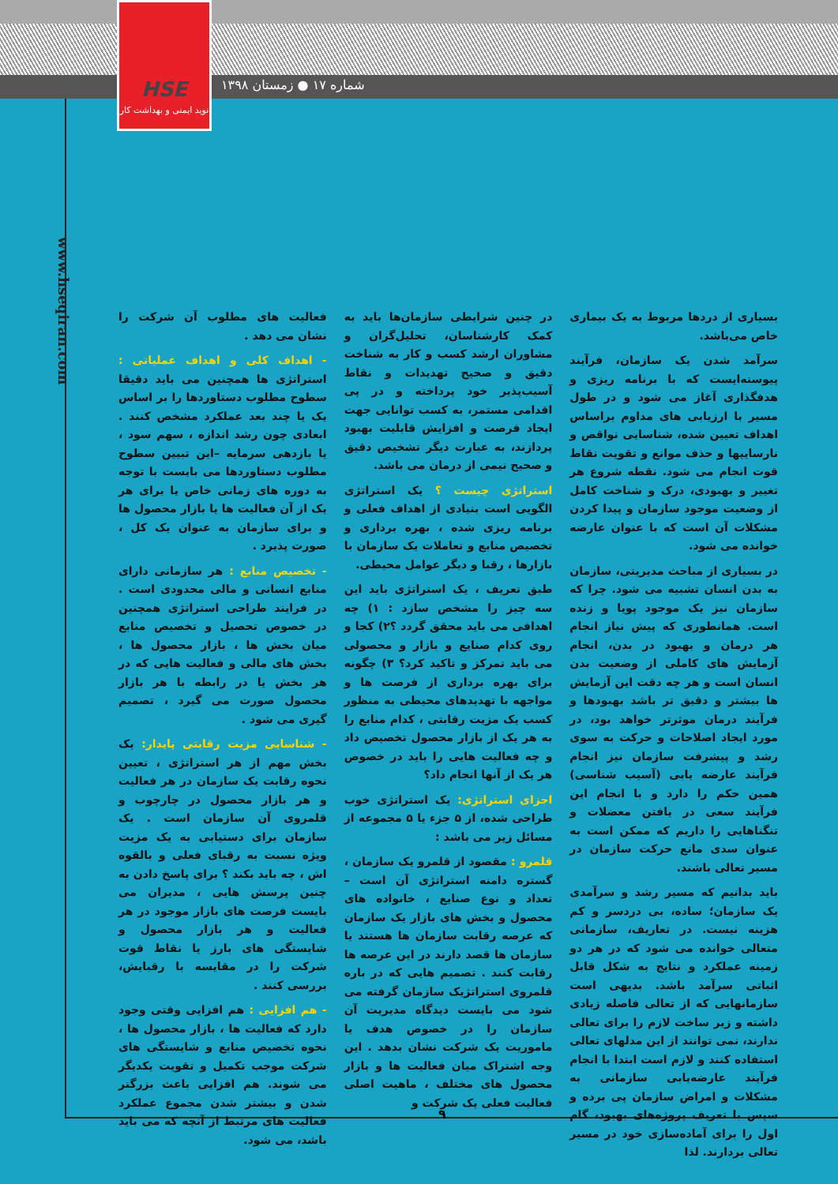HSE
نوید ایمنی و بهداشت کار
شماره ۱۷ ● زمستان ۱۳۹۸
www.hseqiran.com
بسیاری از دردها مربوط به یک بیماری خاص می‌باشد.
سرآمد شدن یک سازمان، فرآیند پیوسته‌ایست که با برنامه ریزی و هدفگذاری آغاز می شود و در طول مسیر با ارزیابی های مداوم براساس اهداف تعیین شده، شناسایی نواقص و نارساییها و حذف موانع و تقویت نقاط قوت انجام می شود. نقطه شروع هر تغییر و بهبودی، درک و شناخت کامل از وضعیت موجود سازمان و پیدا کردن مشکلات آن است که با عنوان عارضه خوانده می شود.
در بسیاری از مباحث مدیریتی، سازمان به بدن انسان تشبیه می شود. چرا که سازمان نیز یک موجود پویا و زنده است. همانطوری که پیش نیاز انجام هر درمان و بهبود در بدن، انجام آزمایش های کاملی از وضعیت بدن انسان است و هر چه دقت این آزمایش ها بیشتر و دقیق تر باشد بهبودها و فرآیند درمان موثرتر خواهد بود، در مورد ایجاد اصلاحات و حرکت به سوی رشد و پیشرفت سازمان نیز انجام فرآیند عارضه یابی (آسیب شناسی) همین حکم را دارد و با انجام این فرآیند سعی در یافتن معضلات و تنگناهایی را داریم که ممکن است به عنوان سدی مانع حرکت سازمان در مسیر تعالی باشند.
باید بدانیم که مسیر رشد و سرآمدی یک سازمان؛ ساده، بی دردسر و کم هزینه نیست. در تعاریف، سازمانی متعالی خوانده می شود که در هر دو زمینه عملکرد و نتایج به شکل قابل اثباتی سرآمد باشد. بدیهی است سازمانهایی که از تعالی فاصله زیادی داشته و زیر ساخت لازم را برای تعالی ندارند، نمی توانند از این مدلهای تعالی استفاده کنند و لازم است ابتدا با انجام فرآیند عارضه‌یابی سازمانی به مشکلات و امراض سازمان پی برده و سپس با تعریف پروژه‌های بهبود، گام اول را برای آماده‌سازی خود در مسیر تعالی بردارند. لذا
در چنین شرایطی سازمان‌ها باید به کمک کارشناسان، تحلیل‌گران و مشاوران ارشد کسب و کار به شناخت دقیق و صحیح تهدیدات و نقاط آسیب‌پذیر خود پرداخته و در پی اقدامی مستمر، به کسب توانایی جهت ایجاد فرصت و افزایش قابلیت بهبود پردازند، به عبارت دیگر تشخیص دقیق و صحیح نیمی از درمان می باشد.
استراتژی چیست ؟ یک استراتژی الگویی است بنیادی از اهداف فعلی و برنامه ریزی شده ، بهره برداری و تخصیص منابع و تعاملات یک سازمان با بازارها ، رقبا و دیگر عوامل محیطی.
طبق تعریف ، یک استراتژی باید این سه چیز را مشخص سازد : ۱) چه اهدافی می باید محقق گردد ؟۲) کجا و روی کدام صنایع و بازار و محصولی می باید تمرکز و تاکید کرد؟ ۳) چگونه برای بهره برداری از فرصت ها و مواجهه با تهدیدهای محیطی به منظور کسب یک مزیت رقابتی ، کدام منابع را به هر یک از بازار محصول تخصیص داد و چه فعالیت هایی را باید در خصوص هر یک از آنها انجام داد؟
اجزای استراتژی: یک استراتژی خوب طراحی شده، از ۵ جزء یا ۵ مجموعه از مسائل زیر می باشد :
قلمرو : مقصود از قلمرو یک سازمان ، گستره دامنه استراتژی آن است – تعداد و نوع صنایع ، خانواده های محصول و بخش های بازار یک سازمان که عرصه رقابت سازمان ها هستند یا سازمان ها قصد دارند در این عرصه ها رقابت کنند . تصمیم هایی که در باره قلمروی استراتژیک سازمان گرفته می شود می بایست دیدگاه مدیریت آن سازمان را در خصوص هدف یا ماموریت یک شرکت نشان بدهد . این وجه اشتراک میان فعالیت ها و بازار محصول های مختلف ، ماهیت اصلی فعالیت فعلی یک شرکت و
فعالیت های مطلوب آن شرکت را نشان می دهد .
- اهداف کلی و اهداف عملیاتی : استراتژی ها همچنین می باید دقیقا سطوح مطلوب دستاوردها را بر اساس یک یا چند بعد عملکرد مشخص کنند . ابعادی چون رشد اندازه ، سهم سود ، یا بازدهی سرمایه –این تبیین سطوح مطلوب دستاوردها می بایست با توجه به دوره های زمانی خاص یا برای هر یک از آن فعالیت ها یا بازار محصول ها و برای سازمان به عنوان یک کل ، صورت پذیرد .
- تخصیص منابع : هر سازمانی دارای منابع انسانی و مالی محدودی است . در فرایند طراحی استراتژی همچنین در خصوص تحصیل و تخصیص منابع میان بخش ها ، بازار محصول ها ، بخش های مالی و فعالیت هایی که در هر بخش یا در رابطه با هر بازار محصول صورت می گیرد ، تصمیم گیری می شود .
- شناسایی مزیت رقابتی پایدار: یک بخش مهم از هر استراتژی ، تعیین نحوه رقابت یک سازمان در هر فعالیت و هر بازار محصول در چارچوب و قلمروی آن سازمان است . یک سازمان برای دستیابی به یک مزیت ویژه نسبت به رقبای فعلی و بالقوه اش ، چه باید بکند ؟ برای پاسخ دادن به چنین پرسش هایی ، مدیران می بایست فرصت های بازار موجود در هر فعالیت و هر بازار محصول و شایستگی های بارز یا نقاط قوت شرکت را در مقایسه با رقبایش، بررسی کنند .
- هم افزایی : هم افزایی وقتی وجود دارد که فعالیت ها ، بازار محصول ها ، نحوه تخصیص منابع و شایستگی های شرکت موجب تکمیل و تقویت یکدیگر می شوند. هم افزایی باعث بزرگتر شدن و بیشتر شدن مجموع عملکرد فعالیت های مرتبط از آنچه که می باید باشد، می شود.
۹